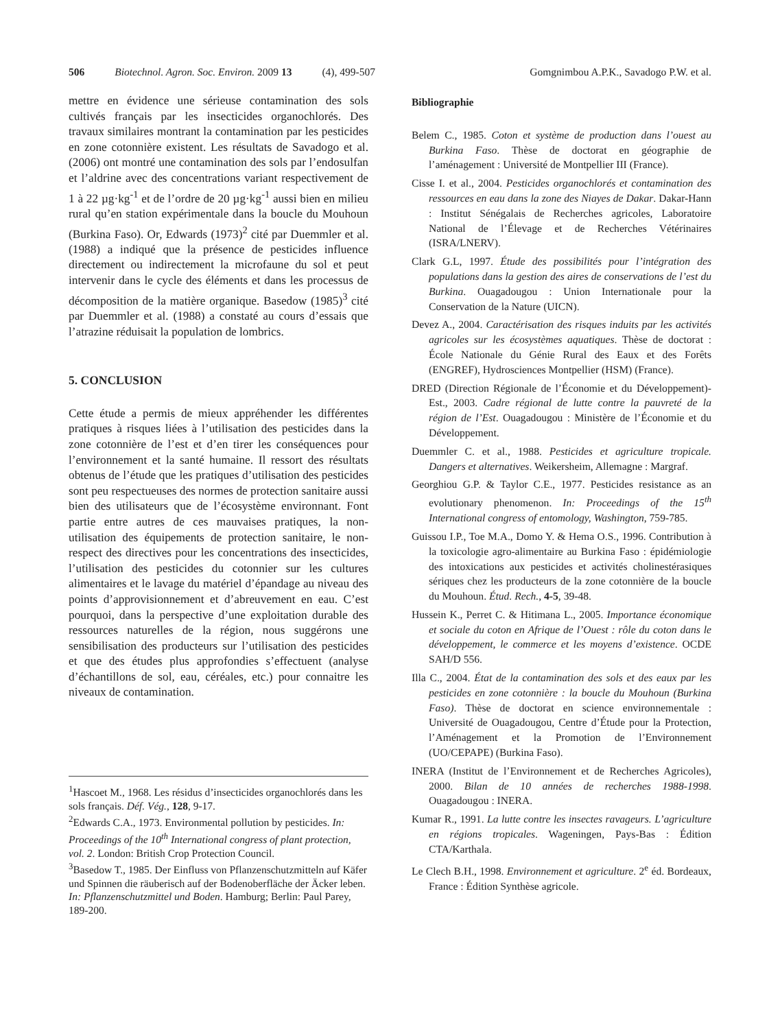506 Biotechnol. Agron. Soc. Environ. 2009 13 (4), 499-507 Gomgnimbou A.P.K., Savadogo P.W. et al.
mettre en évidence une sérieuse contamination des sols cultivés français par les insecticides organochlorés. Des travaux similaires montrant la contamination par les pesticides en zone cotonnière existent. Les résultats de Savadogo et al. (2006) ont montré une contamination des sols par l’endosulfan et l’aldrine avec des concentrations variant respectivement de 1 à 22 µg·kg<sup>-1</sup> et de l’ordre de 20 µg·kg<sup>-1</sup> aussi bien en milieu rural qu’en station expérimentale dans la boucle du Mouhoun (Burkina Faso). Or, Edwards (1973)<sup>2</sup> cité par Duemmler et al. (1988) a indiqué que la présence de pesticides influence directement ou indirectement la microfaune du sol et peut intervenir dans le cycle des éléments et dans les processus de décomposition de la matière organique. Basedow (1985)<sup>3</sup> cité par Duemmler et al. (1988) a constaté au cours d’essais que l’atrazine réduisait la population de lombrics.
5. CONCLUSION
Cette étude a permis de mieux appréhender les différentes pratiques à risques liées à l’utilisation des pesticides dans la zone cotonnière de l’est et d’en tirer les conséquences pour l’environnement et la santé humaine. Il ressort des résultats obtenus de l’étude que les pratiques d’utilisation des pesticides sont peu respectueuses des normes de protection sanitaire aussi bien des utilisateurs que de l’écosystème environnant. Font partie entre autres de ces mauvaises pratiques, la non-utilisation des équipements de protection sanitaire, le non-respect des directives pour les concentrations des insecticides, l’utilisation des pesticides du cotonnier sur les cultures alimentaires et le lavage du matériel d’épandage au niveau des points d’approvisionnement et d’abreuvement en eau. C’est pourquoi, dans la perspective d’une exploitation durable des ressources naturelles de la région, nous suggérons une sensibilisation des producteurs sur l’utilisation des pesticides et que des études plus approfondies s’effectuent (analyse d’échantillons de sol, eau, céréales, etc.) pour connaitre les niveaux de contamination.
<sup>1</sup> Hascoet M., 1968. Les résidus d’insecticides organochlorés dans les sols français. Déf. Vég., 128, 9-17.
<sup>2</sup> Edwards C.A., 1973. Environmental pollution by pesticides. In: Proceedings of the 10<sup>th</sup> International congress of plant protection, vol. 2. London: British Crop Protection Council.
<sup>3</sup> Basedow T., 1985. Der Einfluss von Pflanzenschutzmitteln auf Käfer und Spinnen die räuberisch auf der Bodenoberfläche der Äcker leben. In: Pflanzenschutzmittel und Boden. Hamburg; Berlin: Paul Parey, 189-200.
Bibliographie
Belem C., 1985. Coton et système de production dans l’ouest au Burkina Faso. Thèse de doctorat en géographie de l’aménagement : Université de Montpellier III (France).
Cisse I. et al., 2004. Pesticides organochlorés et contamination des ressources en eau dans la zone des Niayes de Dakar. Dakar-Hann : Institut Sénégalais de Recherches agricoles, Laboratoire National de l’Élevage et de Recherches Vétérinaires (ISRA/LNERV).
Clark G.L, 1997. Étude des possibilités pour l’intégration des populations dans la gestion des aires de conservations de l’est du Burkina. Ouagadougou : Union Internationale pour la Conservation de la Nature (UICN).
Devez A., 2004. Caractérisation des risques induits par les activités agricoles sur les écosystèmes aquatiques. Thèse de doctorat : École Nationale du Génie Rural des Eaux et des Forêts (ENGREF), Hydrosciences Montpellier (HSM) (France).
DRED (Direction Régionale de l’Économie et du Développement)-Est., 2003. Cadre régional de lutte contre la pauvreté de la région de l’Est. Ouagadougou : Ministère de l’Économie et du Développement.
Duemmler C. et al., 1988. Pesticides et agriculture tropicale. Dangers et alternatives. Weikersheim, Allemagne : Margraf.
Georghiou G.P. & Taylor C.E., 1977. Pesticides resistance as an evolutionary phenomenon. In: Proceedings of the 15<sup>th</sup> International congress of entomology, Washington, 759-785.
Guissou I.P., Toe M.A., Domo Y. & Hema O.S., 1996. Contribution à la toxicologie agro-alimentaire au Burkina Faso : épidémiologie des intoxications aux pesticides et activités cholinestérasiques sériques chez les producteurs de la zone cotonnière de la boucle du Mouhoun. Étud. Rech., 4-5, 39-48.
Hussein K., Perret C. & Hitimana L., 2005. Importance économique et sociale du coton en Afrique de l’Ouest : rôle du coton dans le développement, le commerce et les moyens d’existence. OCDE SAH/D 556.
Illa C., 2004. État de la contamination des sols et des eaux par les pesticides en zone cotonnière : la boucle du Mouhoun (Burkina Faso). Thèse de doctorat en science environnementale : Université de Ouagadougou, Centre d’Étude pour la Protection, l’Aménagement et la Promotion de l’Environnement (UO/CEPAPE) (Burkina Faso).
INERA (Institut de l’Environnement et de Recherches Agricoles), 2000. Bilan de 10 années de recherches 1988-1998. Ouagadougou : INERA.
Kumar R., 1991. La lutte contre les insectes ravageurs. L’agriculture en régions tropicales. Wageningen, Pays-Bas : Édition CTA/Karthala.
Le Clech B.H., 1998. Environnement et agriculture. 2<sup>e</sup> éd. Bordeaux, France : Édition Synthèse agricole.